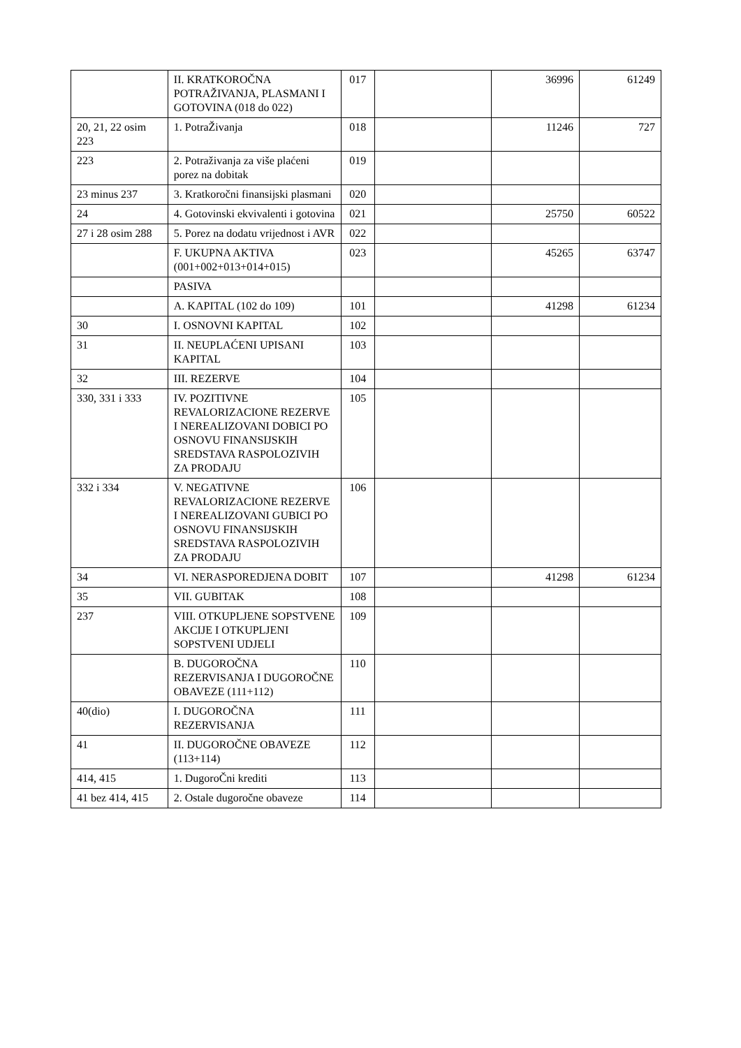| | II. KRATKOROČNA POTRAŽIVANJA, PLASMANI I GOTOVINA (018 do 022) | 017 | | 36996 | 61249 |
| 20, 21, 22 osim 223 | 1. PotraŽivanja | 018 | | 11246 | 727 |
| 223 | 2. Potraživanja za više plaćeni porez na dobitak | 019 | | | |
| 23 minus 237 | 3. Kratkoročni finansijski plasmani | 020 | | | |
| 24 | 4. Gotovinski ekvivalenti i gotovina | 021 | | 25750 | 60522 |
| 27 i 28 osim 288 | 5. Porez na dodatu vrijednost i AVR | 022 | | | |
| | F. UKUPNA AKTIVA (001+002+013+014+015) | 023 | | 45265 | 63747 |
| | PASIVA | | | | |
| | A. KAPITAL (102 do 109) | 101 | | 41298 | 61234 |
| 30 | I. OSNOVNI KAPITAL | 102 | | | |
| 31 | II. NEUPLAĆENI UPISANI KAPITAL | 103 | | | |
| 32 | III. REZERVE | 104 | | | |
| 330, 331 i 333 | IV. POZITIVNE REVALORIZACIONE REZERVE I NEREALIZOVANI DOBICI PO OSNOVU FINANSIJSKIH SREDSTAVA RASPOLOZIVIH ZA PRODAJU | 105 | | | |
| 332 i 334 | V. NEGATIVNE REVALORIZACIONE REZERVE I NEREALIZOVANI GUBICI PO OSNOVU FINANSIJSKIH SREDSTAVA RASPOLOZIVIH ZA PRODAJU | 106 | | | |
| 34 | VI. NERASPOREDJENA DOBIT | 107 | | 41298 | 61234 |
| 35 | VII. GUBITAK | 108 | | | |
| 237 | VIII. OTKUPLJENE SOPSTVENE AKCIJE I OTKUPLJENI SOPSTVENI UDJELI | 109 | | | |
| | B. DUGOROČNA REZERVISANJA I DUGOROČNE OBAVEZE (111+112) | 110 | | | |
| 40(dio) | I. DUGOROČNA REZERVISANJA | 111 | | | |
| 41 | II. DUGOROČNE OBAVEZE (113+114) | 112 | | | |
| 414, 415 | 1. DugoroČni krediti | 113 | | | |
| 41 bez 414, 415 | 2. Ostale dugoročne obaveze | 114 | | | |